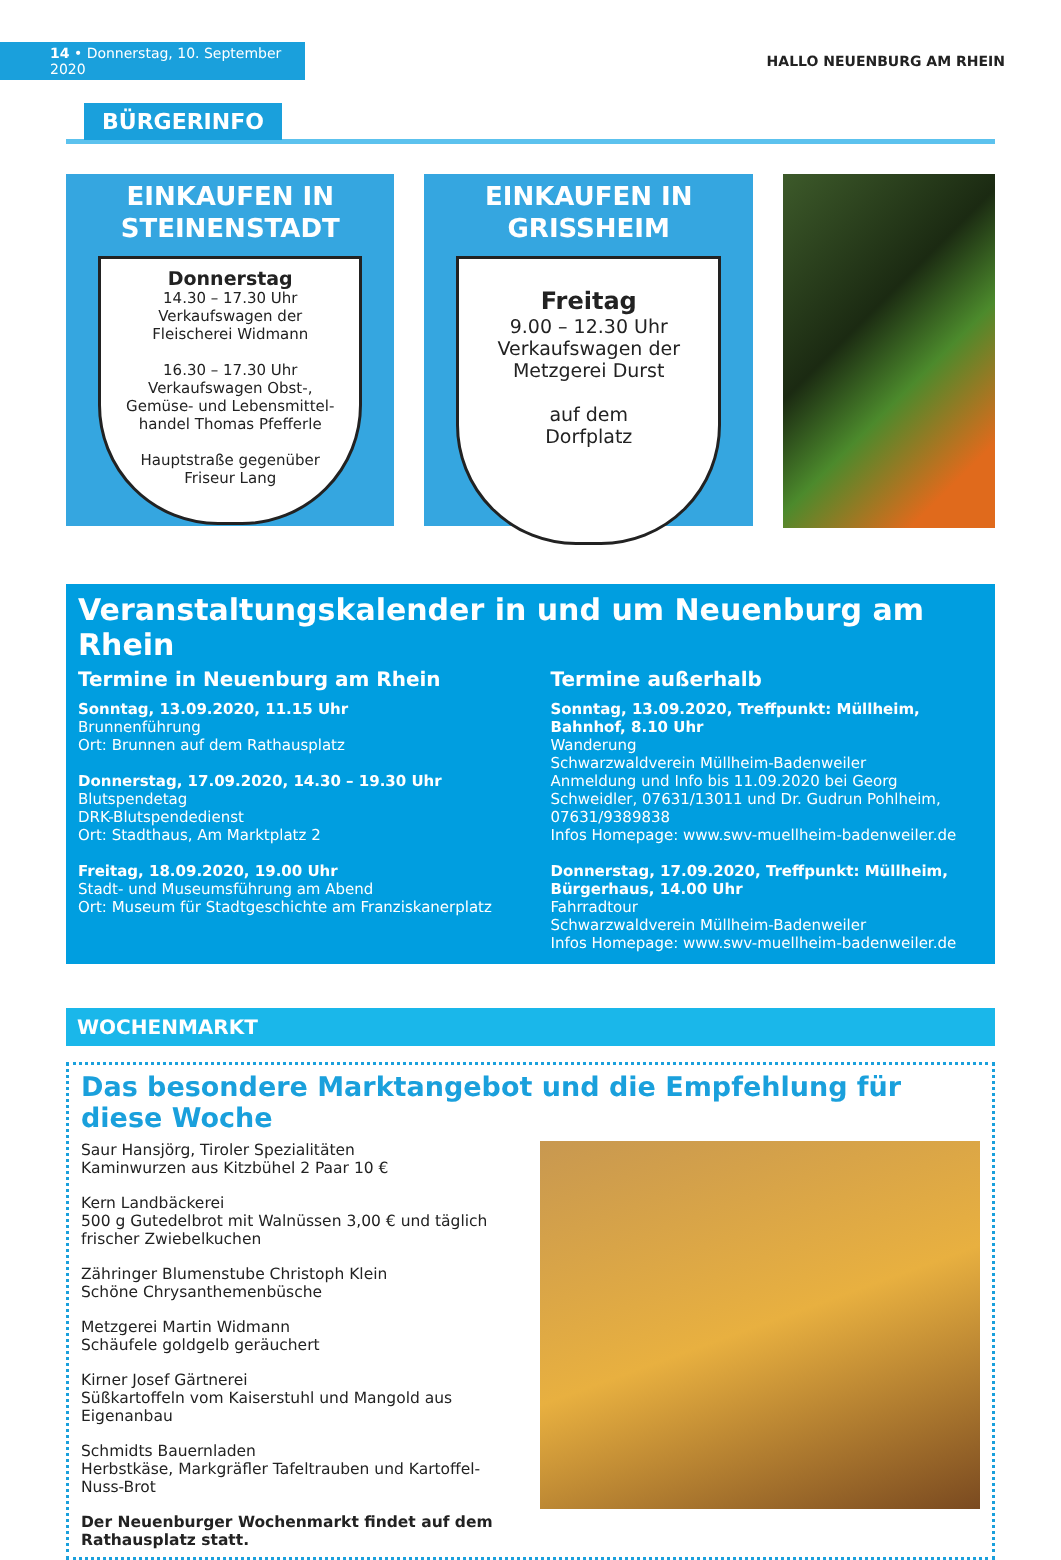14 • Donnerstag, 10. September 2020
HALLO NEUENBURG AM RHEIN
BÜRGERINFO
EINKAUFEN IN
STEINENSTADT
Donnerstag
14.30 – 17.30 Uhr
Verkaufswagen der
Fleischerei Widmann
16.30 – 17.30 Uhr
Verkaufswagen Obst-,
Gemüse- und Lebensmittel-
handel Thomas Pfefferle
Hauptstraße gegenüber
Friseur Lang
EINKAUFEN IN
GRISSHEIM
Freitag
9.00 – 12.30 Uhr
Verkaufswagen der
Metzgerei Durst
auf dem
Dorfplatz
Veranstaltungskalender in und um Neuenburg am Rhein
Termine in Neuenburg am Rhein
Sonntag, 13.09.2020, 11.15 Uhr
Brunnenführung
Ort: Brunnen auf dem Rathausplatz
Donnerstag, 17.09.2020, 14.30 – 19.30 Uhr
Blutspendetag
DRK-Blutspendedienst
Ort: Stadthaus, Am Marktplatz 2
Freitag, 18.09.2020, 19.00 Uhr
Stadt- und Museumsführung am Abend
Ort: Museum für Stadtgeschichte am Franziskanerplatz
Termine außerhalb
Sonntag, 13.09.2020, Treffpunkt: Müllheim, Bahnhof, 8.10 Uhr
Wanderung
Schwarzwaldverein Müllheim-Badenweiler
Anmeldung und Info bis 11.09.2020 bei Georg Schweidler, 07631/13011 und Dr. Gudrun Pohlheim, 07631/9389838
Infos Homepage: www.swv-muellheim-badenweiler.de
Donnerstag, 17.09.2020, Treffpunkt: Müllheim, Bürgerhaus, 14.00 Uhr
Fahrradtour
Schwarzwaldverein Müllheim-Badenweiler
Infos Homepage: www.swv-muellheim-badenweiler.de
WOCHENMARKT
Das besondere Marktangebot und die Empfehlung für diese Woche
Saur Hansjörg, Tiroler Spezialitäten
Kaminwurzen aus Kitzbühel 2 Paar 10 €
Kern Landbäckerei
500 g Gutedelbrot mit Walnüssen 3,00 € und täglich frischer Zwiebelkuchen
Zähringer Blumenstube Christoph Klein
Schöne Chrysanthemenbüsche
Metzgerei Martin Widmann
Schäufele goldgelb geräuchert
Kirner Josef Gärtnerei
Süßkartoffeln vom Kaiserstuhl und Mangold aus Eigenanbau
Schmidts Bauernladen
Herbstkäse, Markgräfler Tafeltrauben und Kartoffel-Nuss-Brot
Der Neuenburger Wochenmarkt findet auf dem Rathausplatz statt.